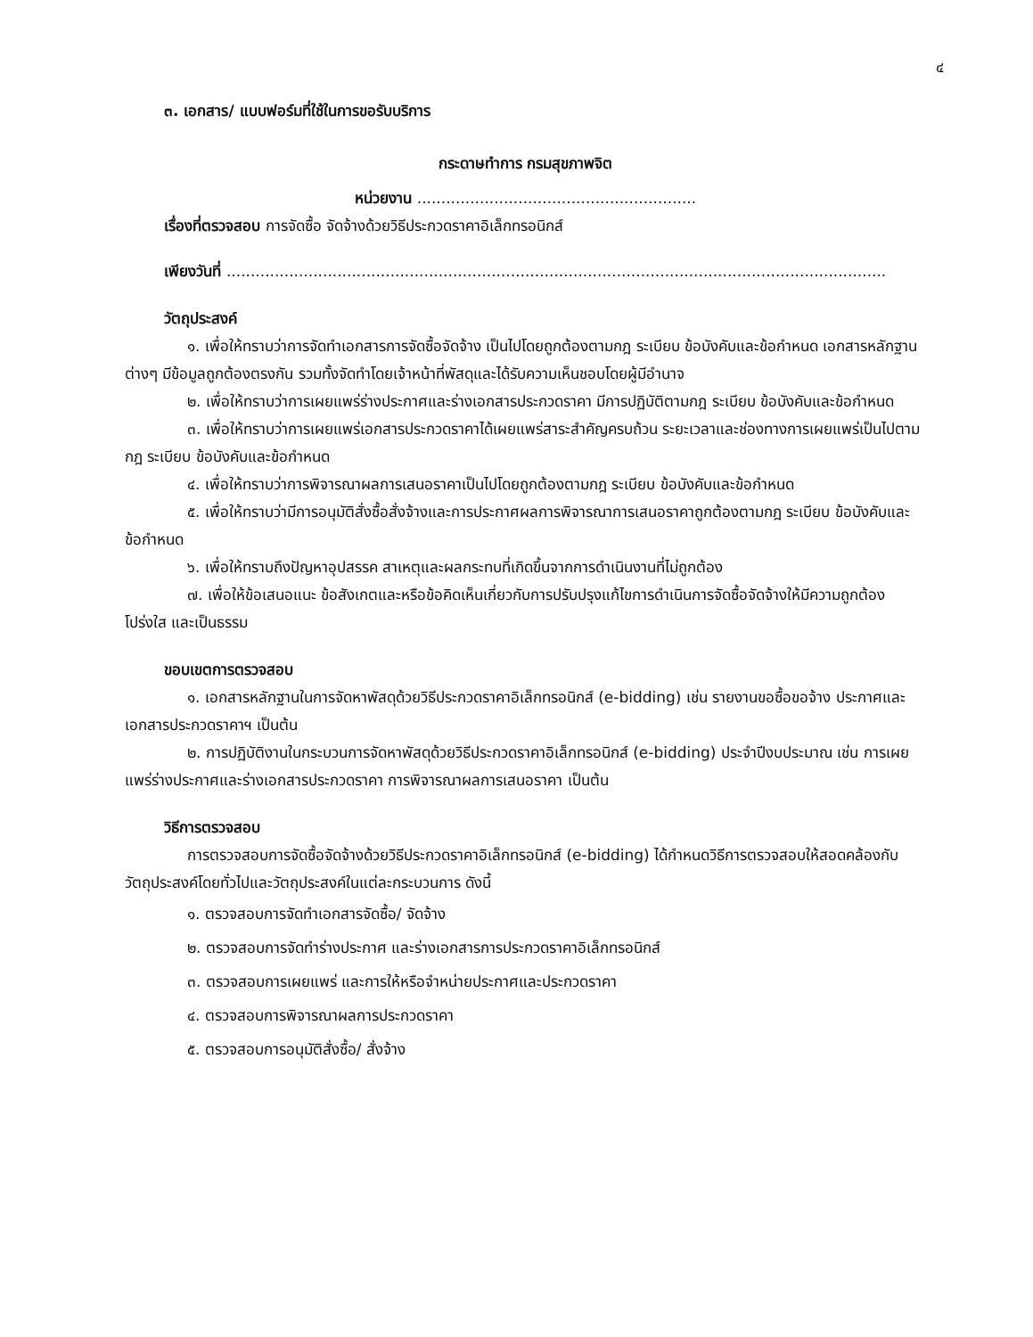๔
๓. เอกสาร/ แบบฟอร์มที่ใช้ในการขอรับบริการ
กระดาษทำการ กรมสุขภาพจิต
หน่วยงาน ..........................................................
เรื่องที่ตรวจสอบ การจัดซื้อ จัดจ้างด้วยวิธีประกวดราคาอิเล็กทรอนิกส์
เพียงวันที่ .........................................................................................................................................
วัตถุประสงค์
๑. เพื่อให้ทราบว่าการจัดทำเอกสารการจัดซื้อจัดจ้าง เป็นไปโดยถูกต้องตามกฎ ระเบียบ ข้อบังคับและข้อกำหนด เอกสารหลักฐานต่างๆ มีข้อมูลถูกต้องตรงกัน รวมทั้งจัดทำโดยเจ้าหน้าที่พัสดุและได้รับความเห็นชอบโดยผู้มีอำนาจ
๒. เพื่อให้ทราบว่าการเผยแพร่ร่างประกาศและร่างเอกสารประกวดราคา มีการปฏิบัติตามกฎ ระเบียบ ข้อบังคับและข้อกำหนด
๓. เพื่อให้ทราบว่าการเผยแพร่เอกสารประกวดราคาได้เผยแพร่สาระสำคัญครบถ้วน ระยะเวลาและช่องทางการเผยแพร่เป็นไปตามกฎ ระเบียบ ข้อบังคับและข้อกำหนด
๔. เพื่อให้ทราบว่าการพิจารณาผลการเสนอราคาเป็นไปโดยถูกต้องตามกฎ ระเบียบ ข้อบังคับและข้อกำหนด
๕. เพื่อให้ทราบว่ามีการอนุมัติสั่งซื้อสั่งจ้างและการประกาศผลการพิจารณาการเสนอราคาถูกต้องตามกฎ ระเบียบ ข้อบังคับและข้อกำหนด
๖. เพื่อให้ทราบถึงปัญหาอุปสรรค สาเหตุและผลกระทบที่เกิดขึ้นจากการดำเนินงานที่ไม่ถูกต้อง
๗. เพื่อให้ข้อเสนอแนะ ข้อสังเกตและหรือข้อคิดเห็นเกี่ยวกับการปรับปรุงแก้ไขการดำเนินการจัดซื้อจัดจ้างให้มีความถูกต้อง โปร่งใส และเป็นธรรม
ขอบเขตการตรวจสอบ
๑. เอกสารหลักฐานในการจัดหาพัสดุด้วยวิธีประกวดราคาอิเล็กทรอนิกส์ (e-bidding) เช่น รายงานขอซื้อขอจ้าง ประกาศและเอกสารประกวดราคาฯ เป็นต้น
๒. การปฏิบัติงานในกระบวนการจัดหาพัสดุด้วยวิธีประกวดราคาอิเล็กทรอนิกส์ (e-bidding) ประจำปีงบประมาณ เช่น การเผยแพร่ร่างประกาศและร่างเอกสารประกวดราคา การพิจารณาผลการเสนอราคา เป็นต้น
วิธีการตรวจสอบ
การตรวจสอบการจัดซื้อจัดจ้างด้วยวิธีประกวดราคาอิเล็กทรอนิกส์ (e-bidding) ได้กำหนดวิธีการตรวจสอบให้สอดคล้องกับวัตถุประสงค์โดยทั่วไปและวัตถุประสงค์ในแต่ละกระบวนการ ดังนี้
๑. ตรวจสอบการจัดทำเอกสารจัดซื้อ/ จัดจ้าง
๒. ตรวจสอบการจัดทำร่างประกาศ และร่างเอกสารการประกวดราคาอิเล็กทรอนิกส์
๓. ตรวจสอบการเผยแพร่ และการให้หรือจำหน่ายประกาศและประกวดราคา
๔. ตรวจสอบการพิจารณาผลการประกวดราคา
๕. ตรวจสอบการอนุมัติสั่งซื้อ/ สั่งจ้าง